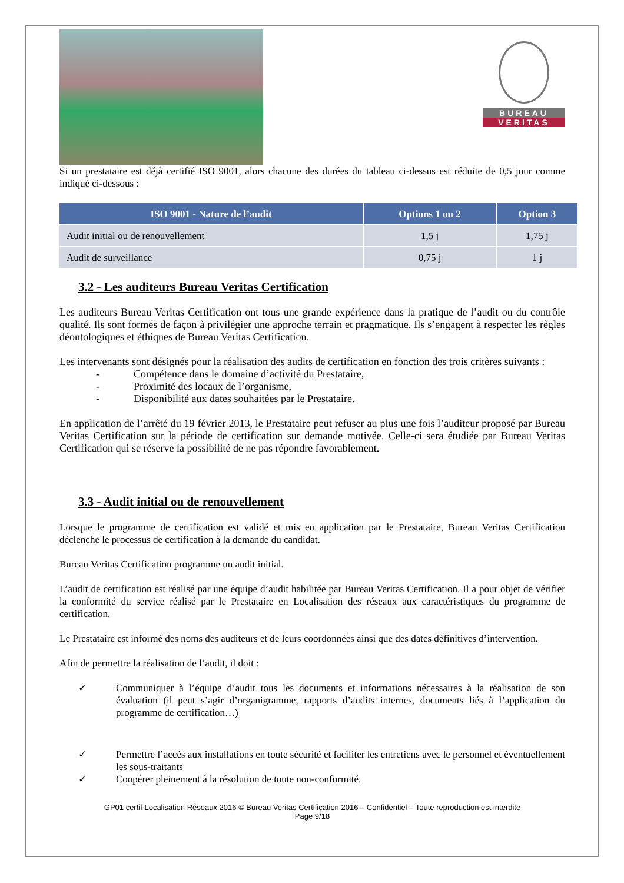BUREAU
VERITAS
Si un prestataire est déjà certifié ISO 9001, alors chacune des durées du tableau ci-dessus est réduite de 0,5 jour comme indiqué ci-dessous :
| ISO 9001 - Nature de l’audit | Options 1 ou 2 | Option 3 |
| --- | --- | --- |
| Audit initial ou de renouvellement | 1,5 j | 1,75 j |
| Audit de surveillance | 0,75 j | 1 j |
3.2 - Les auditeurs Bureau Veritas Certification
Les auditeurs Bureau Veritas Certification ont tous une grande expérience dans la pratique de l’audit ou du contrôle qualité. Ils sont formés de façon à privilégier une approche terrain et pragmatique. Ils s’engagent à respecter les règles déontologiques et éthiques de Bureau Veritas Certification.
Les intervenants sont désignés pour la réalisation des audits de certification en fonction des trois critères suivants :
- Compétence dans le domaine d’activité du Prestataire,
- Proximité des locaux de l’organisme,
- Disponibilité aux dates souhaitées par le Prestataire.
En application de l’arrêté du 19 février 2013, le Prestataire peut refuser au plus une fois l’auditeur proposé par Bureau Veritas Certification sur la période de certification sur demande motivée. Celle-ci sera étudiée par Bureau Veritas Certification qui se réserve la possibilité de ne pas répondre favorablement.
3.3 - Audit initial ou de renouvellement
Lorsque le programme de certification est validé et mis en application par le Prestataire, Bureau Veritas Certification déclenche le processus de certification à la demande du candidat.
Bureau Veritas Certification programme un audit initial.
L’audit de certification est réalisé par une équipe d’audit habilitée par Bureau Veritas Certification. Il a pour objet de vérifier la conformité du service réalisé par le Prestataire en Localisation des réseaux aux caractéristiques du programme de certification.
Le Prestataire est informé des noms des auditeurs et de leurs coordonnées ainsi que des dates définitives d’intervention.
Afin de permettre la réalisation de l’audit, il doit :
✓ Communiquer à l’équipe d’audit tous les documents et informations nécessaires à la réalisation de son évaluation (il peut s’agir d’organigramme, rapports d’audits internes, documents liés à l’application du programme de certification…)
✓ Permettre l’accès aux installations en toute sécurité et faciliter les entretiens avec le personnel et éventuellement les sous-traitants
✓ Coopérer pleinement à la résolution de toute non-conformité.
GP01 certif Localisation Réseaux 2016 © Bureau Veritas Certification 2016 – Confidentiel – Toute reproduction est interdite
Page 9/18